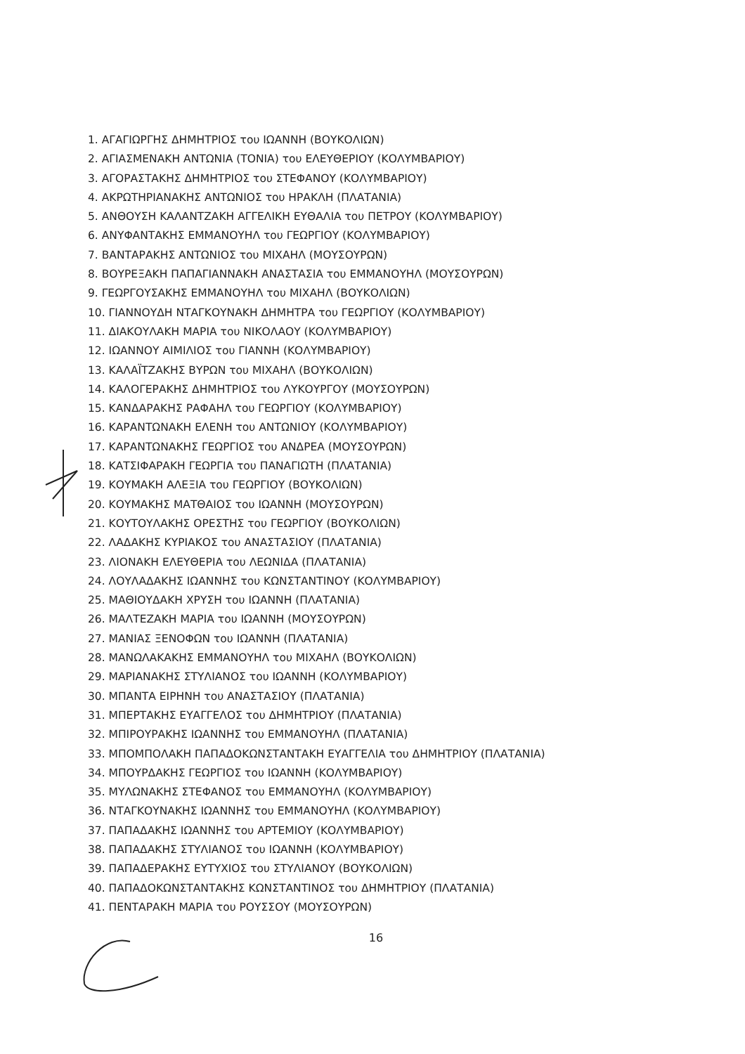1. ΑΓΑΓΙΩΡΓΗΣ ΔΗΜΗΤΡΙΟΣ του ΙΩΑΝΝΗ (ΒΟΥΚΟΛΙΩΝ)
2. ΑΓΙΑΣΜΕΝΑΚΗ ΑΝΤΩΝΙΑ (ΤΟΝΙΑ) του ΕΛΕΥΘΕΡΙΟΥ (ΚΟΛΥΜΒΑΡΙΟΥ)
3. ΑΓΟΡΑΣΤΑΚΗΣ ΔΗΜΗΤΡΙΟΣ του ΣΤΕΦΑΝΟΥ (ΚΟΛΥΜΒΑΡΙΟΥ)
4. ΑΚΡΩΤΗΡΙΑΝΑΚΗΣ ΑΝΤΩΝΙΟΣ του ΗΡΑΚΛΗ (ΠΛΑΤΑΝΙΑ)
5. ΑΝΘΟΥΣΗ ΚΑΛΑΝΤΖΑΚΗ ΑΓΓΕΛΙΚΗ ΕΥΘΑΛΙΑ του ΠΕΤΡΟΥ (ΚΟΛΥΜΒΑΡΙΟΥ)
6. ΑΝΥΦΑΝΤΑΚΗΣ ΕΜΜΑΝΟΥΗΛ του ΓΕΩΡΓΙΟΥ (ΚΟΛΥΜΒΑΡΙΟΥ)
7. ΒΑΝΤΑΡΑΚΗΣ ΑΝΤΩΝΙΟΣ του ΜΙΧΑΗΛ (ΜΟΥΣΟΥΡΩΝ)
8. ΒΟΥΡΕΞΑΚΗ ΠΑΠΑΓΙΑΝΝΑΚΗ ΑΝΑΣΤΑΣΙΑ του ΕΜΜΑΝΟΥΗΛ (ΜΟΥΣΟΥΡΩΝ)
9. ΓΕΩΡΓΟΥΣΑΚΗΣ ΕΜΜΑΝΟΥΗΛ του ΜΙΧΑΗΛ (ΒΟΥΚΟΛΙΩΝ)
10. ΓΙΑΝΝΟΥΔΗ ΝΤΑΓΚΟΥΝΑΚΗ ΔΗΜΗΤΡΑ του ΓΕΩΡΓΙΟΥ (ΚΟΛΥΜΒΑΡΙΟΥ)
11. ΔΙΑΚΟΥΛΑΚΗ ΜΑΡΙΑ του ΝΙΚΟΛΑΟΥ (ΚΟΛΥΜΒΑΡΙΟΥ)
12. ΙΩΑΝΝΟΥ ΑΙΜΙΛΙΟΣ του ΓΙΑΝΝΗ (ΚΟΛΥΜΒΑΡΙΟΥ)
13. ΚΑΛΑΪΤΖΑΚΗΣ ΒΥΡΩΝ του ΜΙΧΑΗΛ (ΒΟΥΚΟΛΙΩΝ)
14. ΚΑΛΟΓΕΡΑΚΗΣ ΔΗΜΗΤΡΙΟΣ του ΛΥΚΟΥΡΓΟΥ (ΜΟΥΣΟΥΡΩΝ)
15. ΚΑΝΔΑΡΑΚΗΣ ΡΑΦΑΗΛ του ΓΕΩΡΓΙΟΥ (ΚΟΛΥΜΒΑΡΙΟΥ)
16. ΚΑΡΑΝΤΩΝΑΚΗ ΕΛΕΝΗ του ΑΝΤΩΝΙΟΥ (ΚΟΛΥΜΒΑΡΙΟΥ)
17. ΚΑΡΑΝΤΩΝΑΚΗΣ ΓΕΩΡΓΙΟΣ του ΑΝΔΡΕΑ (ΜΟΥΣΟΥΡΩΝ)
18. ΚΑΤΣΙΦΑΡΑΚΗ ΓΕΩΡΓΙΑ του ΠΑΝΑΓΙΩΤΗ (ΠΛΑΤΑΝΙΑ)
19. ΚΟΥΜΑΚΗ ΑΛΕΞΙΑ του ΓΕΩΡΓΙΟΥ (ΒΟΥΚΟΛΙΩΝ)
20. ΚΟΥΜΑΚΗΣ ΜΑΤΘΑΙΟΣ του ΙΩΑΝΝΗ (ΜΟΥΣΟΥΡΩΝ)
21. ΚΟΥΤΟΥΛΑΚΗΣ ΟΡΕΣΤΗΣ του ΓΕΩΡΓΙΟΥ (ΒΟΥΚΟΛΙΩΝ)
22. ΛΑΔΑΚΗΣ ΚΥΡΙΑΚΟΣ του ΑΝΑΣΤΑΣΙΟΥ (ΠΛΑΤΑΝΙΑ)
23. ΛΙΟΝΑΚΗ ΕΛΕΥΘΕΡΙΑ του ΛΕΩΝΙΔΑ (ΠΛΑΤΑΝΙΑ)
24. ΛΟΥΛΑΔΑΚΗΣ ΙΩΑΝΝΗΣ του ΚΩΝΣΤΑΝΤΙΝΟΥ (ΚΟΛΥΜΒΑΡΙΟΥ)
25. ΜΑΘΙΟΥΔΑΚΗ ΧΡΥΣΗ του ΙΩΑΝΝΗ (ΠΛΑΤΑΝΙΑ)
26. ΜΑΛΤΕΖΑΚΗ ΜΑΡΙΑ του ΙΩΑΝΝΗ (ΜΟΥΣΟΥΡΩΝ)
27. ΜΑΝΙΑΣ ΞΕΝΟΦΩΝ του ΙΩΑΝΝΗ (ΠΛΑΤΑΝΙΑ)
28. ΜΑΝΩΛΑΚΑΚΗΣ ΕΜΜΑΝΟΥΗΛ του ΜΙΧΑΗΛ (ΒΟΥΚΟΛΙΩΝ)
29. ΜΑΡΙΑΝΑΚΗΣ ΣΤΥΛΙΑΝΟΣ του ΙΩΑΝΝΗ (ΚΟΛΥΜΒΑΡΙΟΥ)
30. ΜΠΑΝΤΑ ΕΙΡΗΝΗ του ΑΝΑΣΤΑΣΙΟΥ (ΠΛΑΤΑΝΙΑ)
31. ΜΠΕΡΤΑΚΗΣ ΕΥΑΓΓΕΛΟΣ του ΔΗΜΗΤΡΙΟΥ (ΠΛΑΤΑΝΙΑ)
32. ΜΠΙΡΟΥΡΑΚΗΣ ΙΩΑΝΝΗΣ του ΕΜΜΑΝΟΥΗΛ (ΠΛΑΤΑΝΙΑ)
33. ΜΠΟΜΠΟΛΑΚΗ ΠΑΠΑΔΟΚΩΝΣΤΑΝΤΑΚΗ ΕΥΑΓΓΕΛΙΑ του ΔΗΜΗΤΡΙΟΥ (ΠΛΑΤΑΝΙΑ)
34. ΜΠΟΥΡΔΑΚΗΣ ΓΕΩΡΓΙΟΣ του ΙΩΑΝΝΗ (ΚΟΛΥΜΒΑΡΙΟΥ)
35. ΜΥΛΩΝΑΚΗΣ ΣΤΕΦΑΝΟΣ του ΕΜΜΑΝΟΥΗΛ (ΚΟΛΥΜΒΑΡΙΟΥ)
36. ΝΤΑΓΚΟΥΝΑΚΗΣ ΙΩΑΝΝΗΣ του ΕΜΜΑΝΟΥΗΛ (ΚΟΛΥΜΒΑΡΙΟΥ)
37. ΠΑΠΑΔΑΚΗΣ ΙΩΑΝΝΗΣ του ΑΡΤΕΜΙΟΥ (ΚΟΛΥΜΒΑΡΙΟΥ)
38. ΠΑΠΑΔΑΚΗΣ ΣΤΥΛΙΑΝΟΣ του ΙΩΑΝΝΗ (ΚΟΛΥΜΒΑΡΙΟΥ)
39. ΠΑΠΑΔΕΡΑΚΗΣ ΕΥΤΥΧΙΟΣ του ΣΤΥΛΙΑΝΟΥ (ΒΟΥΚΟΛΙΩΝ)
40. ΠΑΠΑΔΟΚΩΝΣΤΑΝΤΑΚΗΣ ΚΩΝΣΤΑΝΤΙΝΟΣ του ΔΗΜΗΤΡΙΟΥ (ΠΛΑΤΑΝΙΑ)
41. ΠΕΝΤΑΡΑΚΗ ΜΑΡΙΑ του ΡΟΥΣΣΟΥ (ΜΟΥΣΟΥΡΩΝ)
16